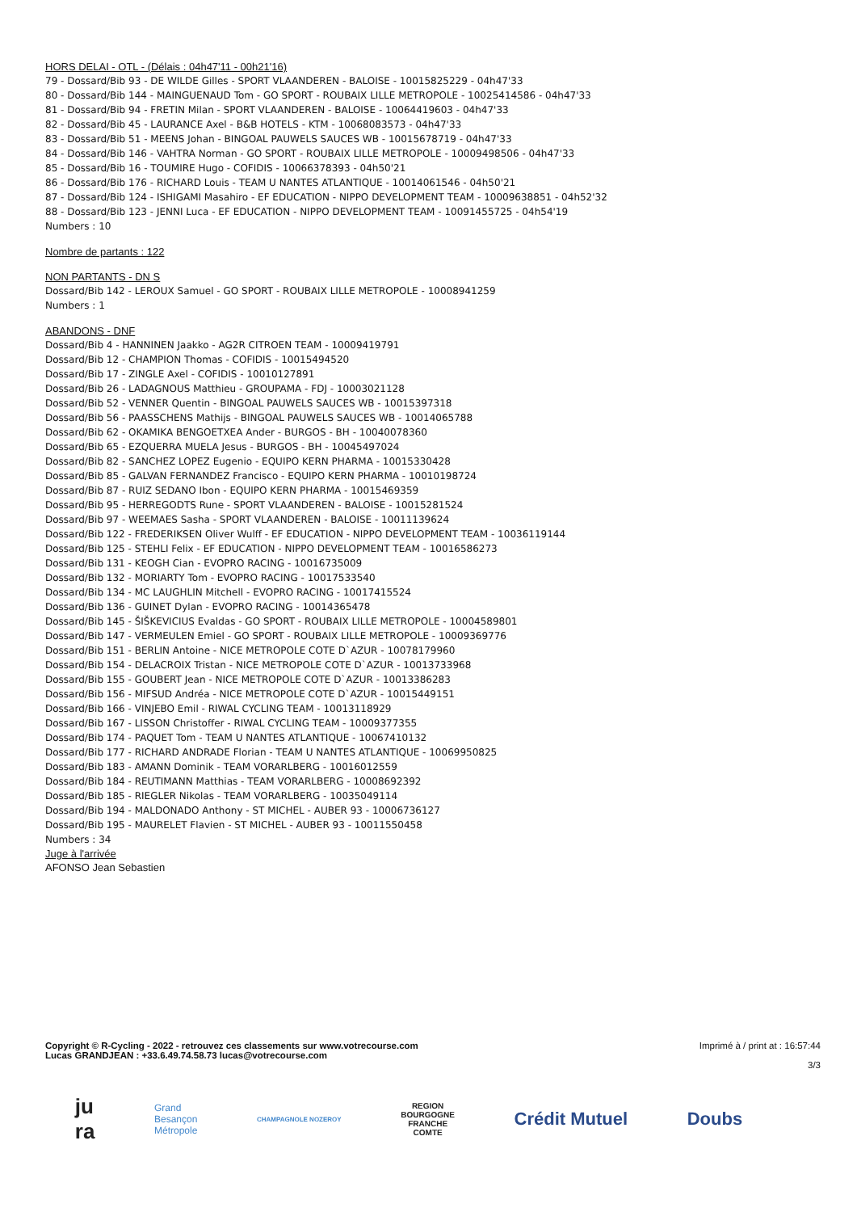HORS DELAI - OTL - (Délais : 04h47'11 - 00h21'16)
79 - Dossard/Bib 93 - DE WILDE Gilles - SPORT VLAANDEREN - BALOISE - 10015825229 - 04h47'33
80 - Dossard/Bib 144 - MAINGUENAUD Tom - GO SPORT - ROUBAIX LILLE METROPOLE - 10025414586 - 04h47'33
81 - Dossard/Bib 94 - FRETIN Milan - SPORT VLAANDEREN - BALOISE - 10064419603 - 04h47'33
82 - Dossard/Bib 45 - LAURANCE Axel - B&B HOTELS - KTM - 10068083573 - 04h47'33
83 - Dossard/Bib 51 - MEENS Johan - BINGOAL PAUWELS SAUCES WB - 10015678719 - 04h47'33
84 - Dossard/Bib 146 - VAHTRA Norman - GO SPORT - ROUBAIX LILLE METROPOLE - 10009498506 - 04h47'33
85 - Dossard/Bib 16 - TOUMIRE Hugo - COFIDIS - 10066378393 - 04h50'21
86 - Dossard/Bib 176 - RICHARD Louis - TEAM U NANTES ATLANTIQUE - 10014061546 - 04h50'21
87 - Dossard/Bib 124 - ISHIGAMI Masahiro - EF EDUCATION - NIPPO DEVELOPMENT TEAM - 10009638851 - 04h52'32
88 - Dossard/Bib 123 - JENNI Luca - EF EDUCATION - NIPPO DEVELOPMENT TEAM - 10091455725 - 04h54'19
Numbers : 10
Nombre de partants : 122
NON PARTANTS - DN S
Dossard/Bib 142 - LEROUX Samuel - GO SPORT - ROUBAIX LILLE METROPOLE - 10008941259
Numbers : 1
ABANDONS - DNF
Dossard/Bib 4 - HANNINEN Jaakko - AG2R CITROEN TEAM - 10009419791
Dossard/Bib 12 - CHAMPION Thomas - COFIDIS - 10015494520
Dossard/Bib 17 - ZINGLE Axel - COFIDIS - 10010127891
Dossard/Bib 26 - LADAGNOUS Matthieu - GROUPAMA - FDJ - 10003021128
Dossard/Bib 52 - VENNER Quentin - BINGOAL PAUWELS SAUCES WB - 10015397318
Dossard/Bib 56 - PAASSCHENS Mathijs - BINGOAL PAUWELS SAUCES WB - 10014065788
Dossard/Bib 62 - OKAMIKA BENGOETXEA Ander - BURGOS - BH - 10040078360
Dossard/Bib 65 - EZQUERRA MUELA Jesus - BURGOS - BH - 10045497024
Dossard/Bib 82 - SANCHEZ LOPEZ Eugenio - EQUIPO KERN PHARMA - 10015330428
Dossard/Bib 85 - GALVAN FERNANDEZ Francisco - EQUIPO KERN PHARMA - 10010198724
Dossard/Bib 87 - RUIZ SEDANO Ibon - EQUIPO KERN PHARMA - 10015469359
Dossard/Bib 95 - HERREGODTS Rune - SPORT VLAANDEREN - BALOISE - 10015281524
Dossard/Bib 97 - WEEMAES Sasha - SPORT VLAANDEREN - BALOISE - 10011139624
Dossard/Bib 122 - FREDERIKSEN Oliver Wulff - EF EDUCATION - NIPPO DEVELOPMENT TEAM - 10036119144
Dossard/Bib 125 - STEHLI Felix - EF EDUCATION - NIPPO DEVELOPMENT TEAM - 10016586273
Dossard/Bib 131 - KEOGH Cian - EVOPRO RACING - 10016735009
Dossard/Bib 132 - MORIARTY Tom - EVOPRO RACING - 10017533540
Dossard/Bib 134 - MC LAUGHLIN Mitchell - EVOPRO RACING - 10017415524
Dossard/Bib 136 - GUINET Dylan - EVOPRO RACING - 10014365478
Dossard/Bib 145 - ŠIŠKEVICIUS Evaldas - GO SPORT - ROUBAIX LILLE METROPOLE - 10004589801
Dossard/Bib 147 - VERMEULEN Emiel - GO SPORT - ROUBAIX LILLE METROPOLE - 10009369776
Dossard/Bib 151 - BERLIN Antoine - NICE METROPOLE COTE D`AZUR - 10078179960
Dossard/Bib 154 - DELACROIX Tristan - NICE METROPOLE COTE D`AZUR - 10013733968
Dossard/Bib 155 - GOUBERT Jean - NICE METROPOLE COTE D`AZUR - 10013386283
Dossard/Bib 156 - MIFSUD Andréa - NICE METROPOLE COTE D`AZUR - 10015449151
Dossard/Bib 166 - VINJEBO Emil - RIWAL CYCLING TEAM - 10013118929
Dossard/Bib 167 - LISSON Christoffer - RIWAL CYCLING TEAM - 10009377355
Dossard/Bib 174 - PAQUET Tom - TEAM U NANTES ATLANTIQUE - 10067410132
Dossard/Bib 177 - RICHARD ANDRADE Florian - TEAM U NANTES ATLANTIQUE - 10069950825
Dossard/Bib 183 - AMANN Dominik - TEAM VORARLBERG - 10016012559
Dossard/Bib 184 - REUTIMANN Matthias - TEAM VORARLBERG - 10008692392
Dossard/Bib 185 - RIEGLER Nikolas - TEAM VORARLBERG - 10035049114
Dossard/Bib 194 - MALDONADO Anthony - ST MICHEL - AUBER 93 - 10006736127
Dossard/Bib 195 - MAURELET Flavien - ST MICHEL - AUBER 93 - 10011550458
Numbers : 34
Juge à l'arrivée
AFONSO Jean Sebastien
Copyright © R-Cycling - 2022 - retrouvez ces classements sur www.votrecourse.com
Lucas GRANDJEAN : +33.6.49.74.58.73 lucas@votrecourse.com
Imprimé à / print at : 16:57:44
3/3
ju
ra Grand
Besançon
Métropole CHAMPAGNOLE NOZEROY REGION
BOURGOGNE
FRANCHE
COMTE Crédit Mutuel Doubs